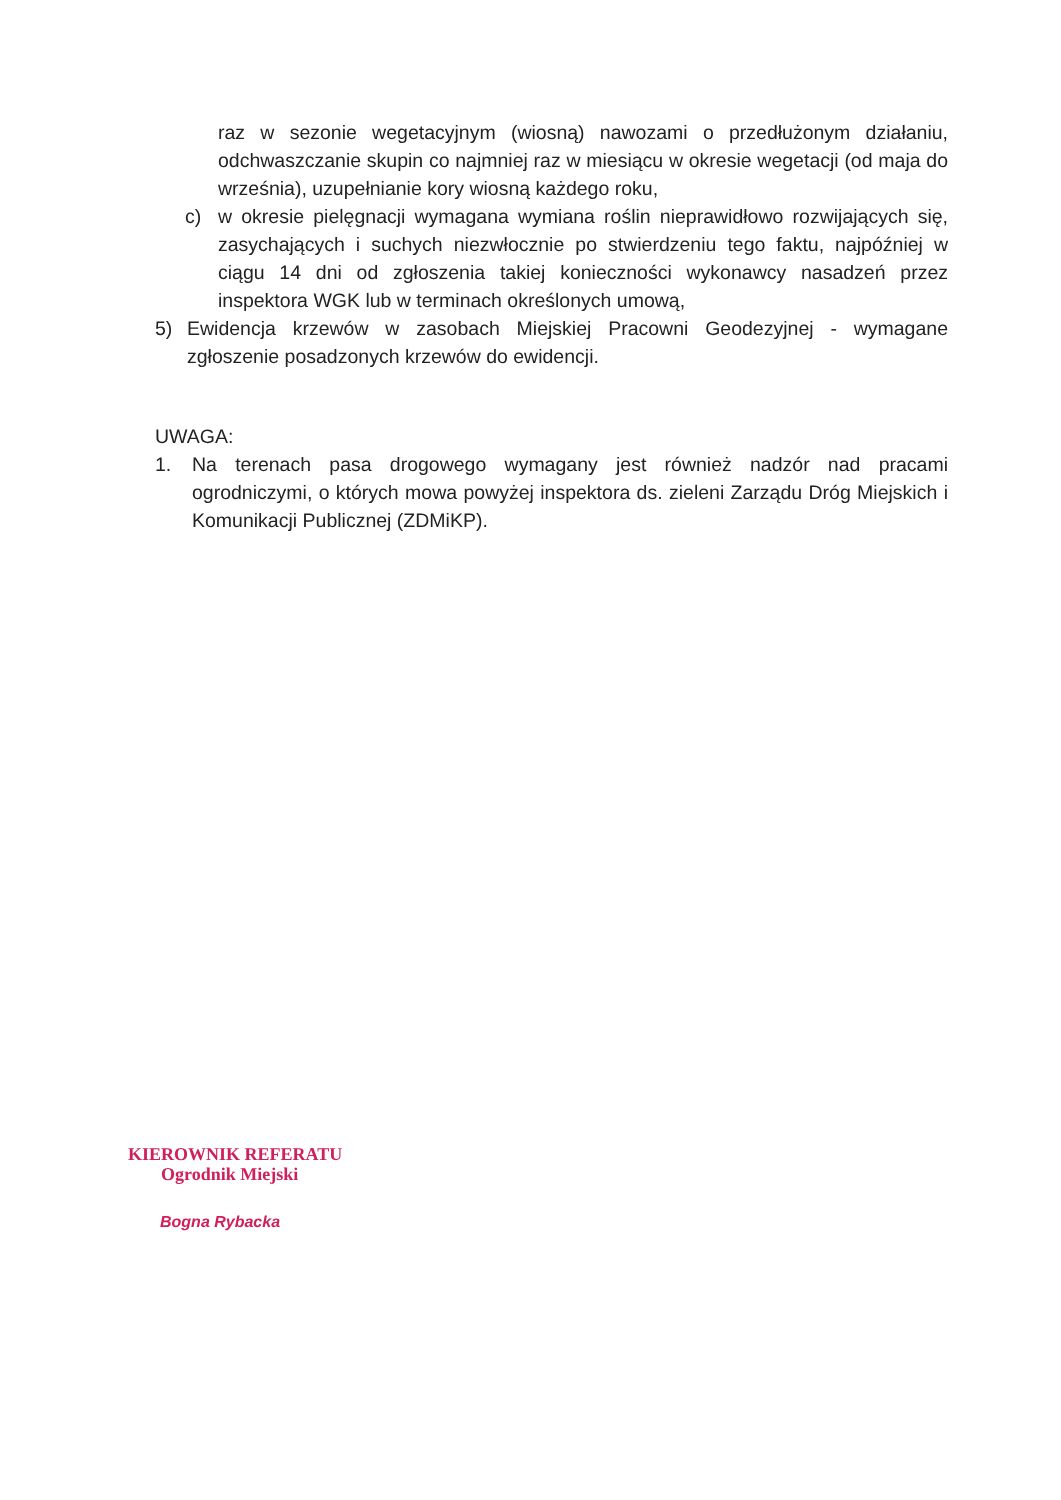raz w sezonie wegetacyjnym (wiosną) nawozami o przedłużonym działaniu, odchwaszczanie skupin co najmniej raz w miesiącu w okresie wegetacji (od maja do września), uzupełnianie kory wiosną każdego roku,
c) w okresie pielęgnacji wymagana wymiana roślin nieprawidłowo rozwijających się, zasychających i suchych niezwłocznie po stwierdzeniu tego faktu, najpóźniej w ciągu 14 dni od zgłoszenia takiej konieczności wykonawcy nasadzeń przez inspektora WGK lub w terminach określonych umową,
5) Ewidencja krzewów w zasobach Miejskiej Pracowni Geodezyjnej - wymagane zgłoszenie posadzonych krzewów do ewidencji.
UWAGA:
1. Na terenach pasa drogowego wymagany jest również nadzór nad pracami ogrodniczymi, o których mowa powyżej inspektora ds. zieleni Zarządu Dróg Miejskich i Komunikacji Publicznej (ZDMiKP).
KIEROWNIK REFERATU
Ogrodnik Miejski
Bogna Rybacka